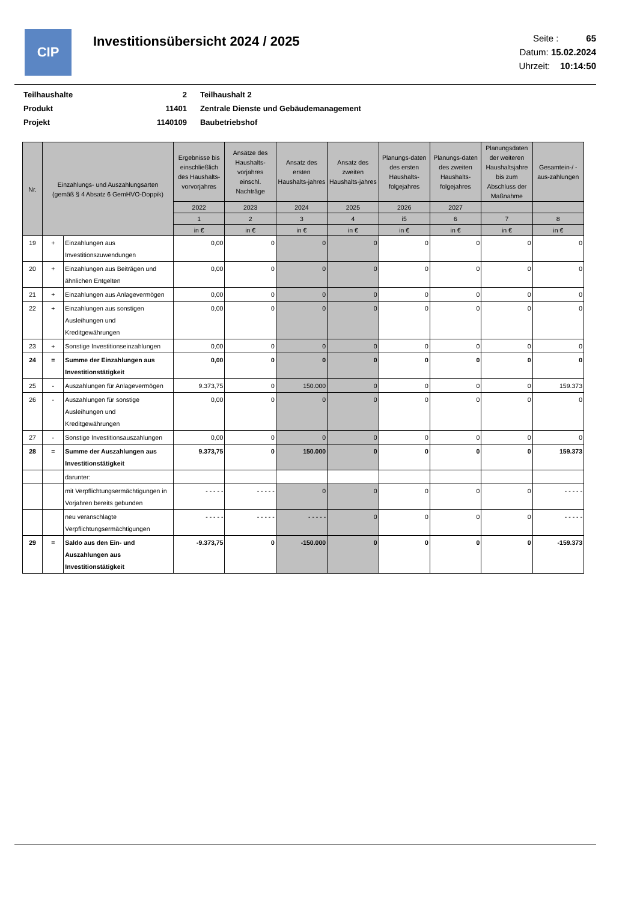CIP
Investitionsübersicht 2024 / 2025
Seite : 65
Datum: 15.02.2024
Uhrzeit: 10:14:50
| Teilhaushalte | 2 | Teilhaushalt 2 |
| Produkt | 11401 | Zentrale Dienste und Gebäudemanagement |
| Projekt | 1140109 | Baubetriebshof |
| Nr. | Einzahlungs- und Auszahlungsarten (gemäß § 4 Absatz 6 GemHVO-Doppik) | | Ergebnisse bis einschließlich des Haushalts-vorvorjahres | Ansätze des Haushalts-vorjahres einschl. Nachträge | Ansatz des ersten Haushalts-jahres | Ansatz des zweiten Haushalts-jahres | Planungs-daten des ersten Haushalts-folgejahres | Planungs-daten des zweiten Haushalts-folgejahres | Planungsdaten der weiteren Haushaltsjahre bis zum Abschluss der Maßnahme | Gesamtein-/ -aus-zahlungen |
| --- | --- | --- | --- | --- | --- | --- | --- | --- | --- | --- |
| | | | 2022 | 2023 | 2024 | 2025 | 2026 | 2027 | | |
| | | | 1 | 2 | 3 | 4 | i5 | 6 | 7 | 8 |
| | | | in € | in € | in € | in € | in € | in € | in € | in € |
| 19 | + | Einzahlungen aus Investitionszuwendungen | 0,00 | 0 | 0 | 0 | 0 | 0 | 0 | 0 |
| 20 | + | Einzahlungen aus Beiträgen und ähnlichen Entgelten | 0,00 | 0 | 0 | 0 | 0 | 0 | 0 | 0 |
| 21 | + | Einzahlungen aus Anlagevermögen | 0,00 | 0 | 0 | 0 | 0 | 0 | 0 | 0 |
| 22 | + | Einzahlungen aus sonstigen Ausleihungen und Kreditgewährungen | 0,00 | 0 | 0 | 0 | 0 | 0 | 0 | 0 |
| 23 | + | Sonstige Investitionseinzahlungen | 0,00 | 0 | 0 | 0 | 0 | 0 | 0 | 0 |
| 24 | = | Summe der Einzahlungen aus Investitionstätigkeit | 0,00 | 0 | 0 | 0 | 0 | 0 | 0 | 0 |
| 25 | - | Auszahlungen für Anlagevermögen | 9.373,75 | 0 | 150.000 | 0 | 0 | 0 | 0 | 159.373 |
| 26 | - | Auszahlungen für sonstige Ausleihungen und Kreditgewährungen | 0,00 | 0 | 0 | 0 | 0 | 0 | 0 | 0 |
| 27 | - | Sonstige Investitionsauszahlungen | 0,00 | 0 | 0 | 0 | 0 | 0 | 0 | 0 |
| 28 | = | Summe der Auszahlungen aus Investitionstätigkeit | 9.373,75 | 0 | 150.000 | 0 | 0 | 0 | 0 | 159.373 |
| | | darunter: | | | | | | | | |
| | | mit Verpflichtungsermächtigungen in Vorjahren bereits gebunden | - - - - - | - - - - - | 0 | 0 | 0 | 0 | 0 | - - - - - |
| | | neu veranschlagte Verpflichtungsermächtigungen | - - - - - | - - - - - | - - - - - | 0 | 0 | 0 | 0 | - - - - - |
| 29 | = | Saldo aus den Ein- und Auszahlungen aus Investitionstätigkeit | -9.373,75 | 0 | -150.000 | 0 | 0 | 0 | 0 | -159.373 |